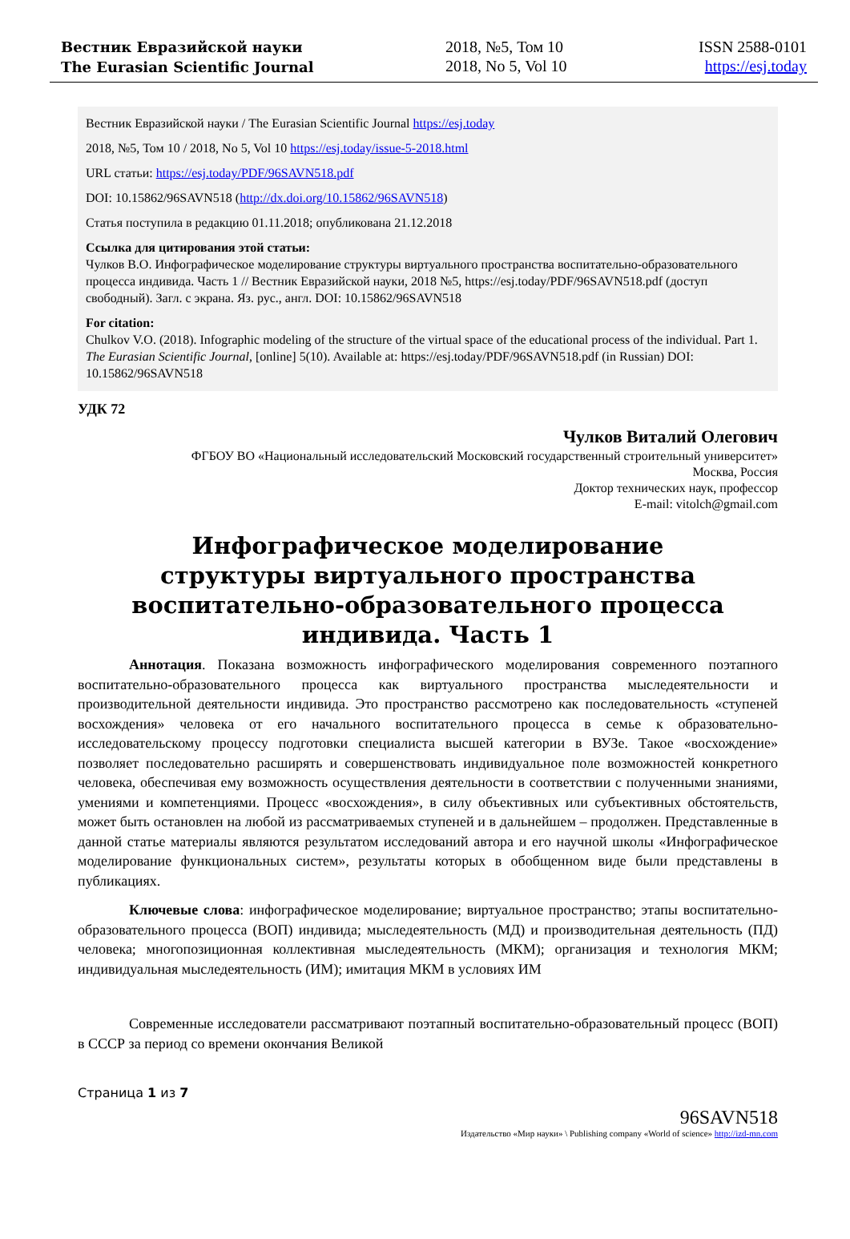Вестник Евразийской науки
The Eurasian Scientific Journal
2018, №5, Том 10
2018, No 5, Vol 10
ISSN 2588-0101
https://esj.today
Вестник Евразийской науки / The Eurasian Scientific Journal https://esj.today
2018, №5, Том 10 / 2018, No 5, Vol 10 https://esj.today/issue-5-2018.html
URL статьи: https://esj.today/PDF/96SAVN518.pdf
DOI: 10.15862/96SAVN518 (http://dx.doi.org/10.15862/96SAVN518)
Статья поступила в редакцию 01.11.2018; опубликована 21.12.2018
Ссылка для цитирования этой статьи:
Чулков В.О. Инфографическое моделирование структуры виртуального пространства воспитательно-образовательного процесса индивида. Часть 1 // Вестник Евразийской науки, 2018 №5, https://esj.today/PDF/96SAVN518.pdf (доступ свободный). Загл. с экрана. Яз. рус., англ. DOI: 10.15862/96SAVN518
For citation:
Chulkov V.O. (2018). Infographic modeling of the structure of the virtual space of the educational process of the individual. Part 1. The Eurasian Scientific Journal, [online] 5(10). Available at: https://esj.today/PDF/96SAVN518.pdf (in Russian) DOI: 10.15862/96SAVN518
УДК 72
Чулков Виталий Олегович
ФГБОУ ВО «Национальный исследовательский Московский государственный строительный университет»
Москва, Россия
Доктор технических наук, профессор
E-mail: vitolch@gmail.com
Инфографическое моделирование
структуры виртуального пространства воспитательно-образовательного процесса индивида. Часть 1
Аннотация. Показана возможность инфографического моделирования современного поэтапного воспитательно-образовательного процесса как виртуального пространства мыследеятельности и производительной деятельности индивида. Это пространство рассмотрено как последовательность «ступеней восхождения» человека от его начального воспитательного процесса в семье к образовательно-исследовательскому процессу подготовки специалиста высшей категории в ВУЗе. Такое «восхождение» позволяет последовательно расширять и совершенствовать индивидуальное поле возможностей конкретного человека, обеспечивая ему возможность осуществления деятельности в соответствии с полученными знаниями, умениями и компетенциями. Процесс «восхождения», в силу объективных или субъективных обстоятельств, может быть остановлен на любой из рассматриваемых ступеней и в дальнейшем – продолжен. Представленные в данной статье материалы являются результатом исследований автора и его научной школы «Инфографическое моделирование функциональных систем», результаты которых в обобщенном виде были представлены в публикациях.
Ключевые слова: инфографическое моделирование; виртуальное пространство; этапы воспитательно-образовательного процесса (ВОП) индивида; мыследеятельность (МД) и производительная деятельность (ПД) человека; многопозиционная коллективная мыследеятельность (МКМ); организация и технология МКМ; индивидуальная мыследеятельность (ИМ); имитация МКМ в условиях ИМ
Современные исследователи рассматривают поэтапный воспитательно-образовательный процесс (ВОП) в СССР за период со времени окончания Великой
Страница 1 из 7
96SAVN518
Издательство «Мир науки» \ Publishing company «World of science» http://izd-mn.com